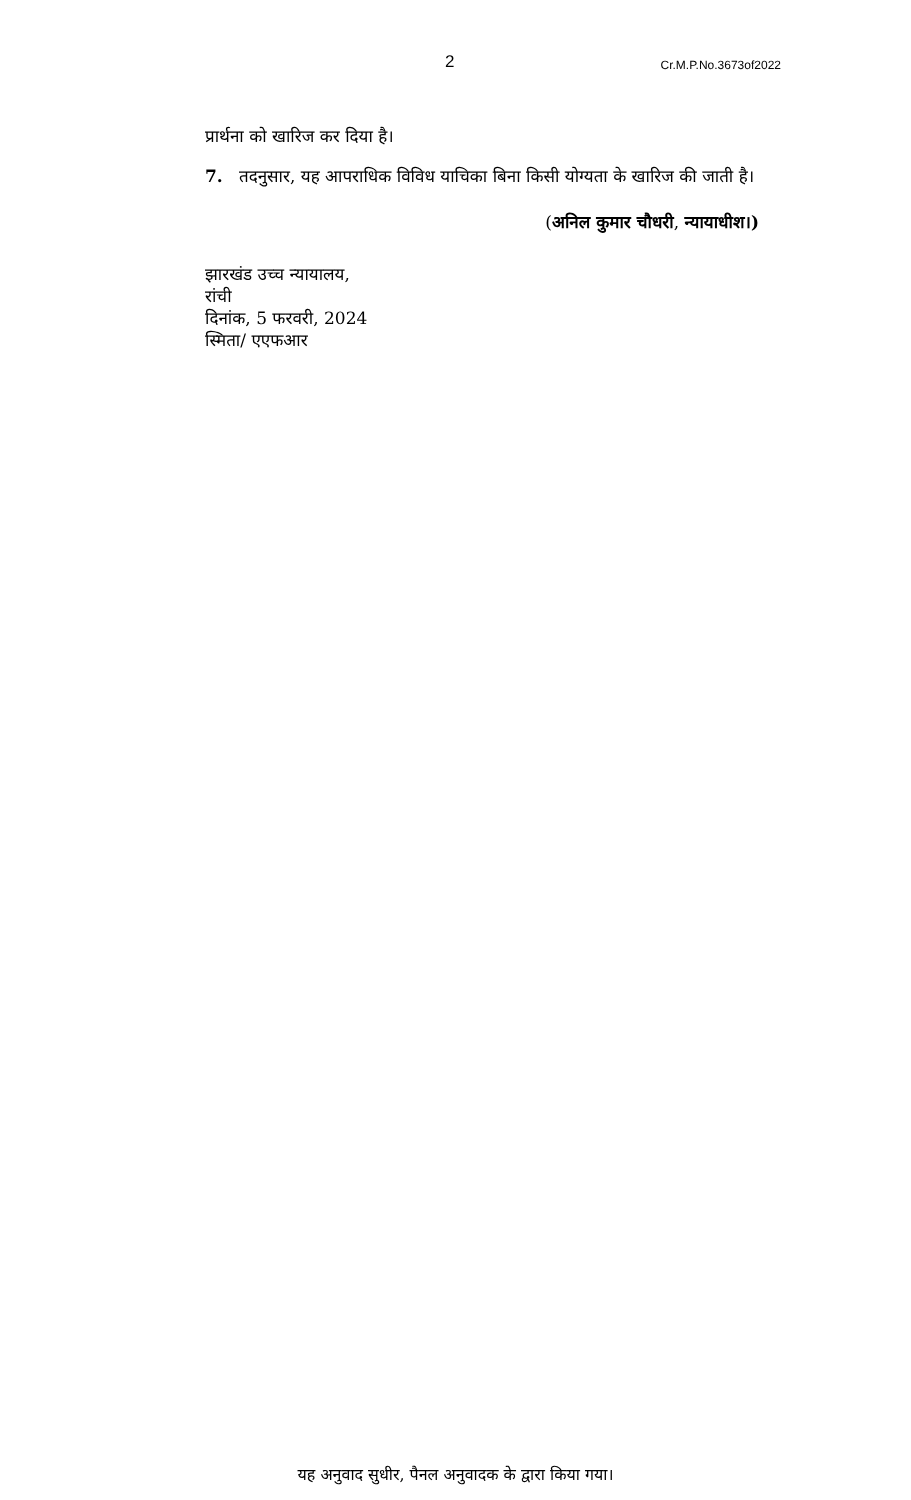2 Cr.M.P.No.3673of2022
प्रार्थना को खारिज कर दिया है।
7. तदनुसार, यह आपराधिक विविध याचिका बिना किसी योग्यता के खारिज की जाती है।
(अनिल कुमार चौधरी, न्यायाधीश।)
झारखंड उच्च न्यायालय,
रांची
दिनांक, 5 फरवरी, 2024
स्मिता/ एएफआर
यह अनुवाद सुधीर, पैनल अनुवादक के द्वारा किया गया।